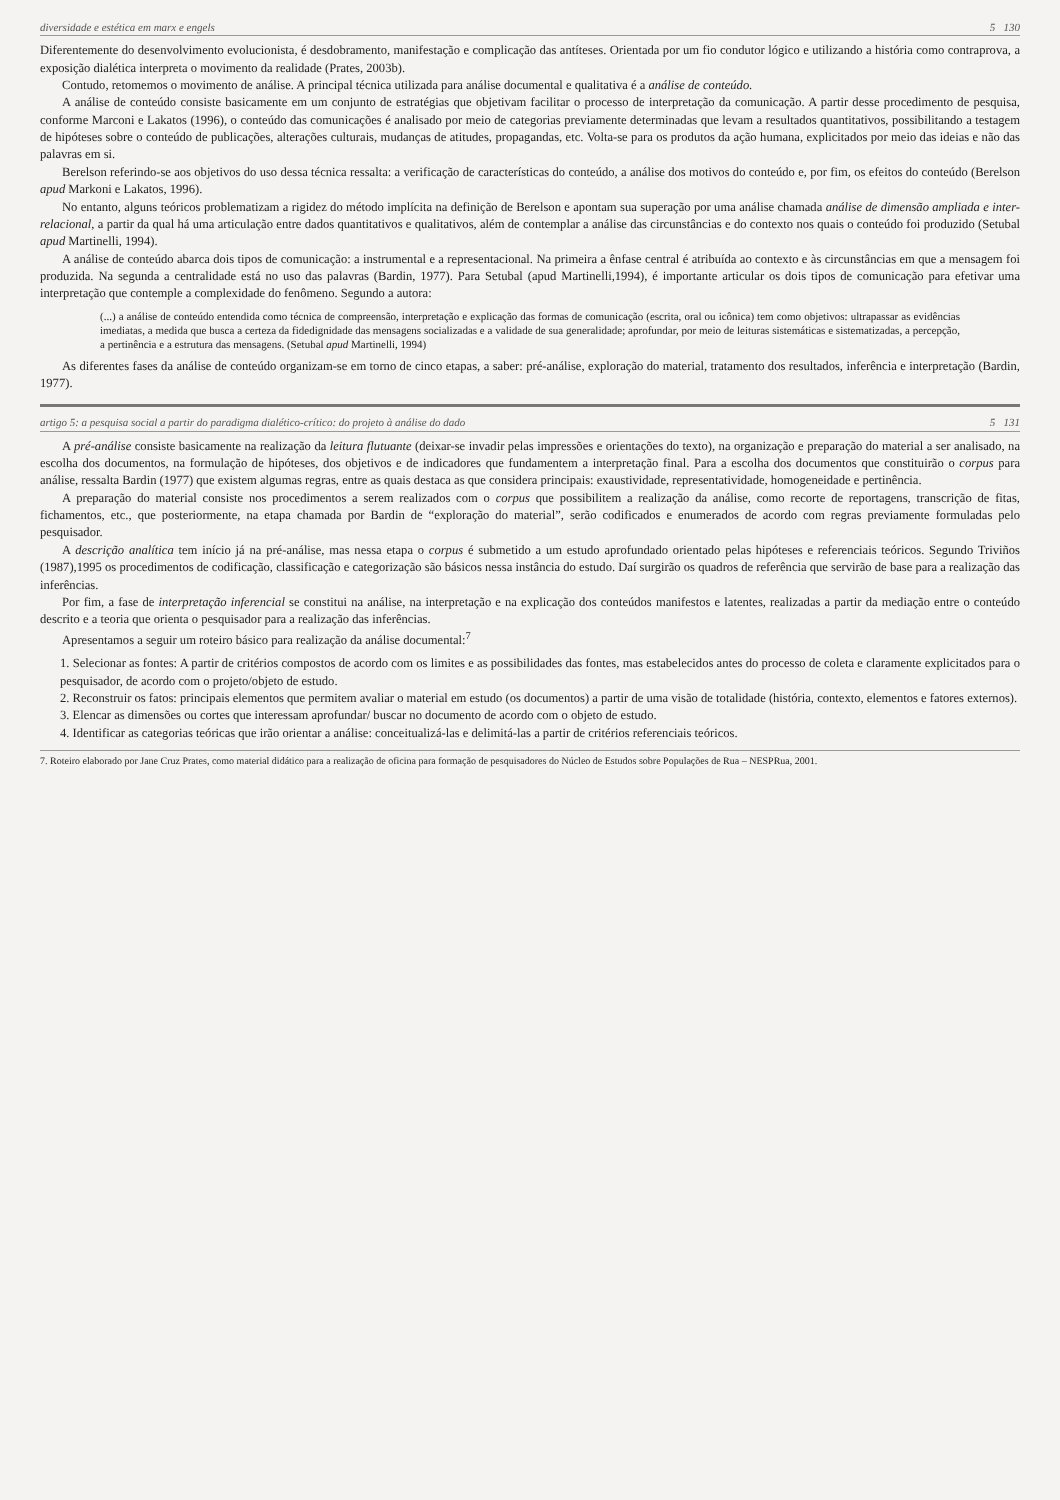diversidade e estética em marx e engels 5 130
Diferentemente do desenvolvimento evolucionista, é desdobramento, manifestação e complicação das antíteses. Orientada por um fio condutor lógico e utilizando a história como contraprova, a exposição dialética interpreta o movimento da realidade (Prates, 2003b).
Contudo, retomemos o movimento de análise. A principal técnica utilizada para análise documental e qualitativa é a análise de conteúdo.
A análise de conteúdo consiste basicamente em um conjunto de estratégias que objetivam facilitar o processo de interpretação da comunicação. A partir desse procedimento de pesquisa, conforme Marconi e Lakatos (1996), o conteúdo das comunicações é analisado por meio de categorias previamente determinadas que levam a resultados quantitativos, possibilitando a testagem de hipóteses sobre o conteúdo de publicações, alterações culturais, mudanças de atitudes, propagandas, etc. Volta-se para os produtos da ação humana, explicitados por meio das ideias e não das palavras em si.
Berelson referindo-se aos objetivos do uso dessa técnica ressalta: a verificação de características do conteúdo, a análise dos motivos do conteúdo e, por fim, os efeitos do conteúdo (Berelson apud Markoni e Lakatos, 1996).
No entanto, alguns teóricos problematizam a rigidez do método implícita na definição de Berelson e apontam sua superação por uma análise chamada análise de dimensão ampliada e inter-relacional, a partir da qual há uma articulação entre dados quantitativos e qualitativos, além de contemplar a análise das circunstâncias e do contexto nos quais o conteúdo foi produzido (Setubal apud Martinelli, 1994).
A análise de conteúdo abarca dois tipos de comunicação: a instrumental e a representacional. Na primeira a ênfase central é atribuída ao contexto e às circunstâncias em que a mensagem foi produzida. Na segunda a centralidade está no uso das palavras (Bardin, 1977). Para Setubal (apud Martinelli,1994), é importante articular os dois tipos de comunicação para efetivar uma interpretação que contemple a complexidade do fenômeno. Segundo a autora:
(...) a análise de conteúdo entendida como técnica de compreensão, interpretação e explicação das formas de comunicação (escrita, oral ou icônica) tem como objetivos: ultrapassar as evidências imediatas, a medida que busca a certeza da fidedignidade das mensagens socializadas e a validade de sua generalidade; aprofundar, por meio de leituras sistemáticas e sistematizadas, a percepção, a pertinência e a estrutura das mensagens. (Setubal apud Martinelli, 1994)
As diferentes fases da análise de conteúdo organizam-se em torno de cinco etapas, a saber: pré-análise, exploração do material, tratamento dos resultados, inferência e interpretação (Bardin, 1977).
artigo 5: a pesquisa social a partir do paradigma dialético-crítico: do projeto à análise do dado 5 131
A pré-análise consiste basicamente na realização da leitura flutuante (deixar-se invadir pelas impressões e orientações do texto), na organização e preparação do material a ser analisado, na escolha dos documentos, na formulação de hipóteses, dos objetivos e de indicadores que fundamentem a interpretação final. Para a escolha dos documentos que constituirão o corpus para análise, ressalta Bardin (1977) que existem algumas regras, entre as quais destaca as que considera principais: exaustividade, representatividade, homogeneidade e pertinência.
A preparação do material consiste nos procedimentos a serem realizados com o corpus que possibilitem a realização da análise, como recorte de reportagens, transcrição de fitas, fichamentos, etc., que posteriormente, na etapa chamada por Bardin de “exploração do material”, serão codificados e enumerados de acordo com regras previamente formuladas pelo pesquisador.
A descrição analítica tem início já na pré-análise, mas nessa etapa o corpus é submetido a um estudo aprofundado orientado pelas hipóteses e referenciais teóricos. Segundo Triviños (1987),1995 os procedimentos de codificação, classificação e categorização são básicos nessa instância do estudo. Daí surgirão os quadros de referência que servirão de base para a realização das inferências.
Por fim, a fase de interpretação inferencial se constitui na análise, na interpretação e na explicação dos conteúdos manifestos e latentes, realizadas a partir da mediação entre o conteúdo descrito e a teoria que orienta o pesquisador para a realização das inferências.
Apresentamos a seguir um roteiro básico para realização da análise documental:<sup>7</sup>
1. Selecionar as fontes: A partir de critérios compostos de acordo com os limites e as possibilidades das fontes, mas estabelecidos antes do processo de coleta e claramente explicitados para o pesquisador, de acordo com o projeto/objeto de estudo.
2. Reconstruir os fatos: principais elementos que permitem avaliar o material em estudo (os documentos) a partir de uma visão de totalidade (história, contexto, elementos e fatores externos).
3. Elencar as dimensões ou cortes que interessam aprofundar/ buscar no documento de acordo com o objeto de estudo.
4. Identificar as categorias teóricas que irão orientar a análise: conceitualizá-las e delimitá-las a partir de critérios referenciais teóricos.
7. Roteiro elaborado por Jane Cruz Prates, como material didático para a realização de oficina para formação de pesquisadores do Núcleo de Estudos sobre Populações de Rua – NESPRua, 2001.